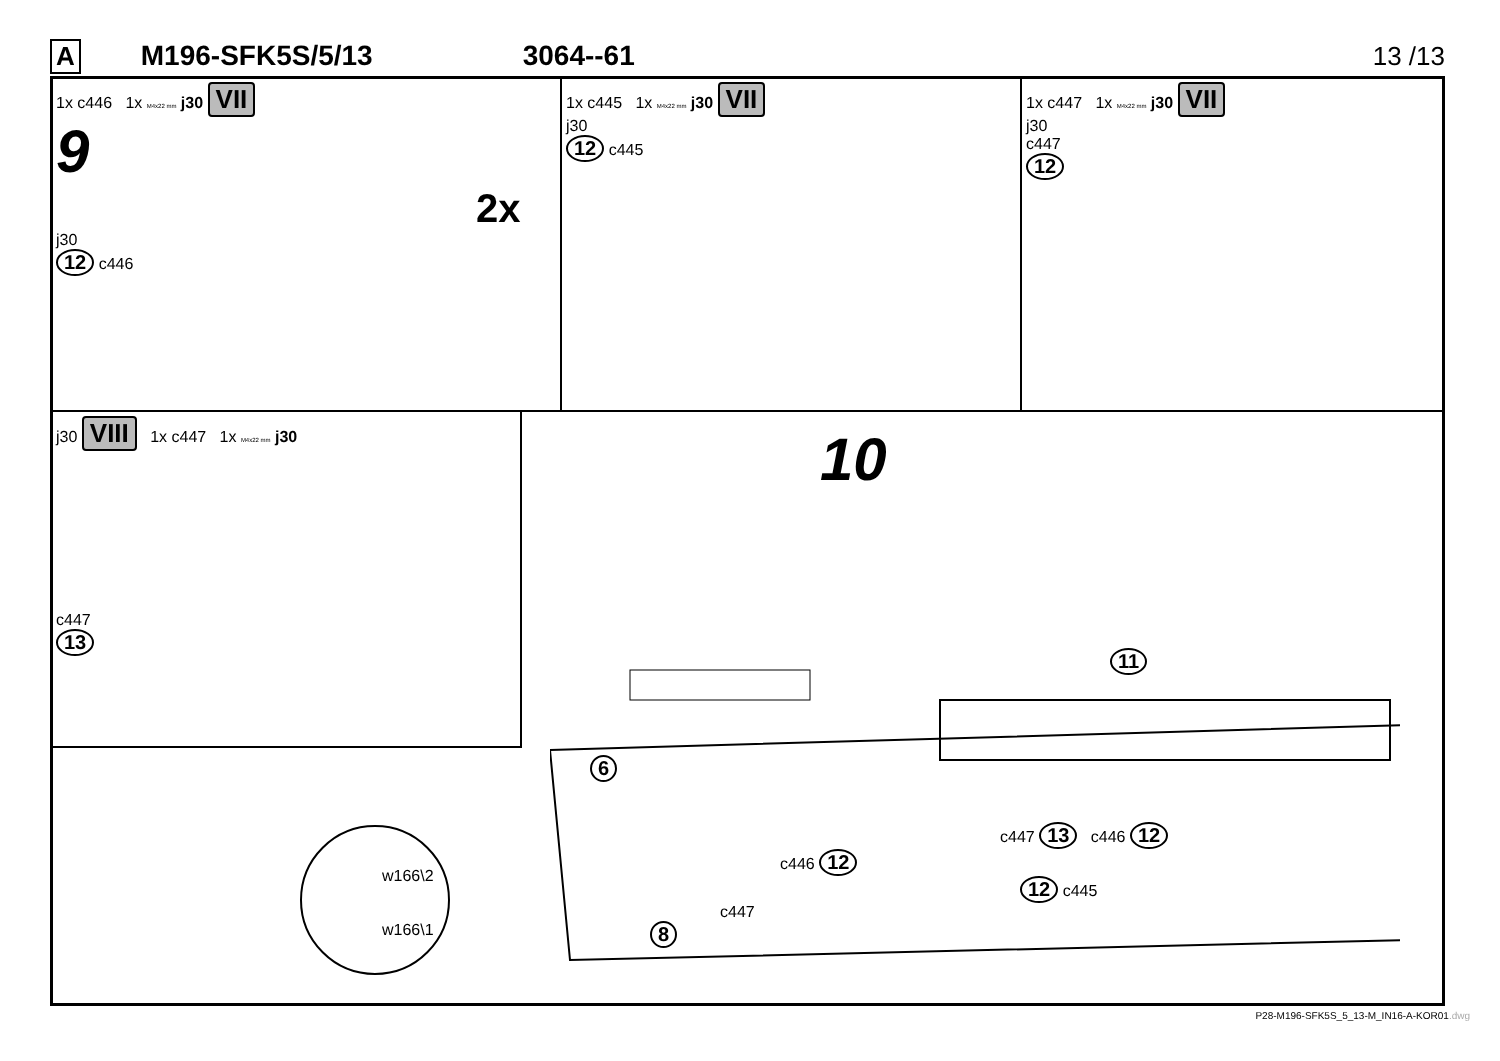A M196-SFK5S/5/13 3064--61 13 /13
1x c446 1x M4x22 mm j30 VII
9
2x
j30
12 c446
1x c445 1x M4x22 mm j30 VII
j30
12 c445
1x c447 1x M4x22 mm j30 VII
j30
c447
12
j30 VIII 1x c447 1x M4x22 mm j30
c447
13
10
w166\2
w166\1
11
6
c447 13 c446 12
c446 12
12 c445
c447
8
P28-M196-SFK5S_5_13-M_IN16-A-KOR01.dwg